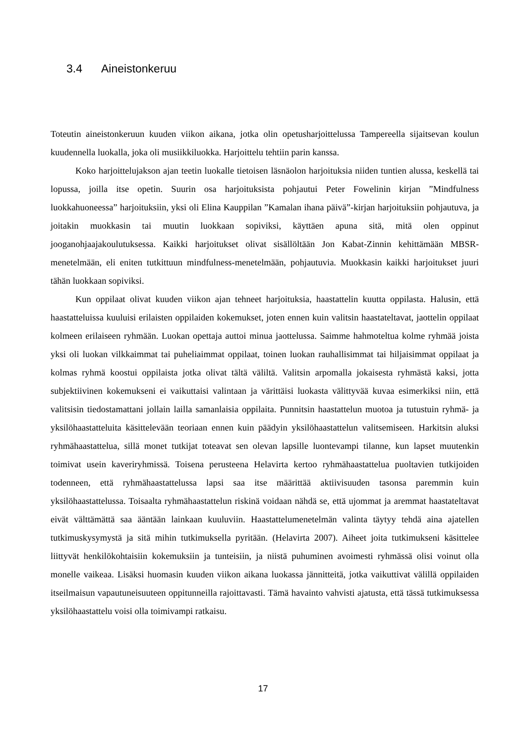3.4 Aineistonkeruu
Toteutin aineistonkeruun kuuden viikon aikana, jotka olin opetusharjoittelussa Tampereella sijaitsevan koulun kuudennella luokalla, joka oli musiikkiluokka. Harjoittelu tehtiin parin kanssa.
Koko harjoittelujakson ajan teetin luokalle tietoisen läsnäolon harjoituksia niiden tuntien alussa, keskellä tai lopussa, joilla itse opetin. Suurin osa harjoituksista pohjautui Peter Fowelinin kirjan ”Mindfulness luokkahuoneessa” harjoituksiin, yksi oli Elina Kauppilan ”Kamalan ihana päivä”-kirjan harjoituksiin pohjautuva, ja joitakin muokkasin tai muutin luokkaan sopiviksi, käyttäen apuna sitä, mitä olen oppinut jooganohjaajakoulutuksessa. Kaikki harjoitukset olivat sisällöltään Jon Kabat-Zinnin kehittämään MBSR-menetelmään, eli eniten tutkittuun mindfulness-menetelmään, pohjautuvia. Muokkasin kaikki harjoitukset juuri tähän luokkaan sopiviksi.
Kun oppilaat olivat kuuden viikon ajan tehneet harjoituksia, haastattelin kuutta oppilasta. Halusin, että haastatteluissa kuuluisi erilaisten oppilaiden kokemukset, joten ennen kuin valitsin haastateltavat, jaottelin oppilaat kolmeen erilaiseen ryhmään. Luokan opettaja auttoi minua jaottelussa. Saimme hahmoteltua kolme ryhmää joista yksi oli luokan vilkkaimmat tai puheliaimmat oppilaat, toinen luokan rauhallisimmat tai hiljaisimmat oppilaat ja kolmas ryhmä koostui oppilaista jotka olivat tältä väliltä. Valitsin arpomalla jokaisesta ryhmästä kaksi, jotta subjektiivinen kokemukseni ei vaikuttaisi valintaan ja värittäisi luokasta välittyvää kuvaa esimerkiksi niin, että valitsisin tiedostamattani jollain lailla samanlaisia oppilaita. Punnitsin haastattelun muotoa ja tutustuin ryhmä- ja yksilöhaastatteluita käsittelevään teoriaan ennen kuin päädyin yksilöhaastattelun valitsemiseen. Harkitsin aluksi ryhmähaastattelua, sillä monet tutkijat toteavat sen olevan lapsille luontevampi tilanne, kun lapset muutenkin toimivat usein kaveriryhmissä. Toisena perusteena Helavirta kertoo ryhmähaastattelua puoltavien tutkijoiden todenneen, että ryhmähaastattelussa lapsi saa itse määrittää aktiivisuuden tasonsa paremmin kuin yksilöhaastattelussa. Toisaalta ryhmähaastattelun riskinä voidaan nähdä se, että ujommat ja aremmat haastateltavat eivät välttämättä saa ääntään lainkaan kuuluviin. Haastattelumenetelmän valinta täytyy tehdä aina ajatellen tutkimuskysymystä ja sitä mihin tutkimuksella pyritään. (Helavirta 2007). Aiheet joita tutkimukseni käsittelee liittyvät henkilökohtaisiin kokemuksiin ja tunteisiin, ja niistä puhuminen avoimesti ryhmässä olisi voinut olla monelle vaikeaa. Lisäksi huomasin kuuden viikon aikana luokassa jännitteitä, jotka vaikuttivat välillä oppilaiden itseilmaisun vapautuneisuuteen oppitunneilla rajoittavasti. Tämä havainto vahvisti ajatusta, että tässä tutkimuksessa yksilöhaastattelu voisi olla toimivampi ratkaisu.
17